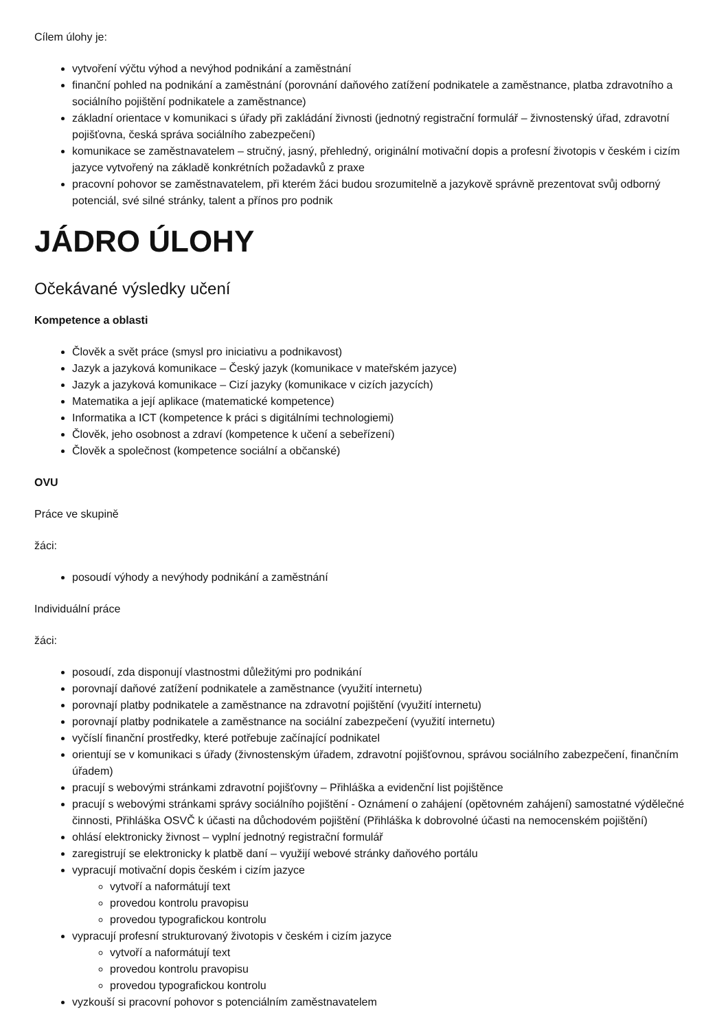Cílem úlohy je:
vytvoření výčtu výhod a nevýhod podnikání a zaměstnání
finanční pohled na podnikání a zaměstnání (porovnání daňového zatížení podnikatele a zaměstnance, platba zdravotního a sociálního pojištění podnikatele a zaměstnance)
základní orientace v komunikaci s úřady při zakládání živnosti (jednotný registrační formulář – živnostenský úřad, zdravotní pojišťovna, česká správa sociálního zabezpečení)
komunikace se zaměstnavatelem – stručný, jasný, přehledný, originální motivační dopis a profesní životopis v českém i cizím jazyce vytvořený na základě konkrétních požadavků z praxe
pracovní pohovor se zaměstnavatelem, při kterém žáci budou srozumitelně a jazykově správně prezentovat svůj odborný potenciál, své silné stránky, talent a přínos pro podnik
JÁDRO ÚLOHY
Očekávané výsledky učení
Kompetence a oblasti
Člověk a svět práce (smysl pro iniciativu a podnikavost)
Jazyk a jazyková komunikace – Český jazyk (komunikace v mateřském jazyce)
Jazyk a jazyková komunikace – Cizí jazyky (komunikace v cizích jazycích)
Matematika a její aplikace (matematické kompetence)
Informatika a ICT (kompetence k práci s digitálními technologiemi)
Člověk, jeho osobnost a zdraví (kompetence k učení a sebeřízení)
Člověk a společnost (kompetence sociální a občanské)
OVU
Práce ve skupině
žáci:
posoudí výhody a nevýhody podnikání a zaměstnání
Individuální práce
žáci:
posoudí, zda disponují vlastnostmi důležitými pro podnikání
porovnají daňové zatížení podnikatele a zaměstnance (využití internetu)
porovnají platby podnikatele a zaměstnance na zdravotní pojištění (využití internetu)
porovnají platby podnikatele a zaměstnance na sociální zabezpečení (využití internetu)
vyčíslí finanční prostředky, které potřebuje začínající podnikatel
orientují se v komunikaci s úřady (živnostenským úřadem, zdravotní pojišťovnou, správou sociálního zabezpečení, finančním úřadem)
pracují s webovými stránkami zdravotní pojišťovny – Přihláška a evidenční list pojištěnce
pracují s webovými stránkami správy sociálního pojištění - Oznámení o zahájení (opětovném zahájení) samostatné výdělečné činnosti, Přihláška OSVČ k účasti na důchodovém pojištění (Přihláška k dobrovolné účasti na nemocenském pojištění)
ohlásí elektronicky živnost – vyplní jednotný registrační formulář
zaregistrují se elektronicky k platbě daní – využijí webové stránky daňového portálu
vypracují motivační dopis českém i cizím jazyce
vytvoří a naformátují text
provedou kontrolu pravopisu
provedou typografickou kontrolu
vypracují profesní strukturovaný životopis v českém i cizím jazyce
vytvoří a naformátují text
provedou kontrolu pravopisu
provedou typografickou kontrolu
vyzkouší si pracovní pohovor s potenciálním zaměstnavatelem